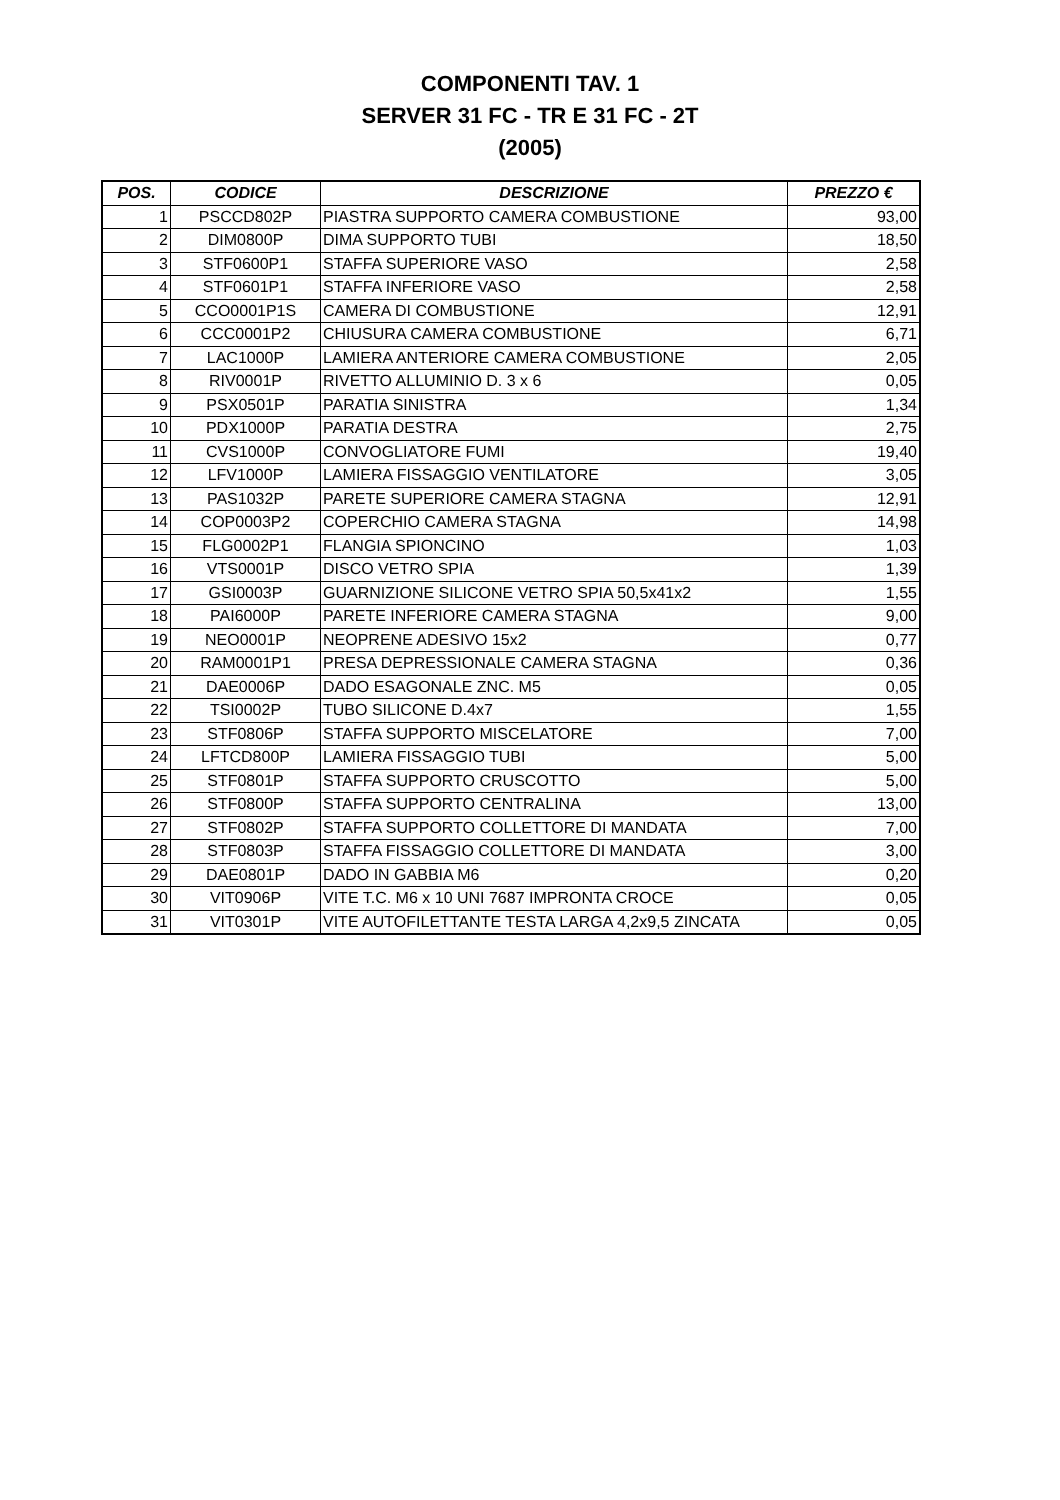COMPONENTI TAV. 1
SERVER 31 FC - TR E 31 FC - 2T
(2005)
| POS. | CODICE | DESCRIZIONE | PREZZO € |
| --- | --- | --- | --- |
| 1 | PSCCD802P | PIASTRA SUPPORTO CAMERA COMBUSTIONE | 93,00 |
| 2 | DIM0800P | DIMA SUPPORTO TUBI | 18,50 |
| 3 | STF0600P1 | STAFFA SUPERIORE VASO | 2,58 |
| 4 | STF0601P1 | STAFFA INFERIORE VASO | 2,58 |
| 5 | CCO0001P1S | CAMERA DI COMBUSTIONE | 12,91 |
| 6 | CCC0001P2 | CHIUSURA CAMERA COMBUSTIONE | 6,71 |
| 7 | LAC1000P | LAMIERA ANTERIORE CAMERA COMBUSTIONE | 2,05 |
| 8 | RIV0001P | RIVETTO ALLUMINIO D. 3 x 6 | 0,05 |
| 9 | PSX0501P | PARATIA SINISTRA | 1,34 |
| 10 | PDX1000P | PARATIA DESTRA | 2,75 |
| 11 | CVS1000P | CONVOGLIATORE FUMI | 19,40 |
| 12 | LFV1000P | LAMIERA FISSAGGIO VENTILATORE | 3,05 |
| 13 | PAS1032P | PARETE SUPERIORE CAMERA STAGNA | 12,91 |
| 14 | COP0003P2 | COPERCHIO CAMERA STAGNA | 14,98 |
| 15 | FLG0002P1 | FLANGIA SPIONCINO | 1,03 |
| 16 | VTS0001P | DISCO VETRO SPIA | 1,39 |
| 17 | GSI0003P | GUARNIZIONE SILICONE VETRO SPIA 50,5x41x2 | 1,55 |
| 18 | PAI6000P | PARETE INFERIORE CAMERA STAGNA | 9,00 |
| 19 | NEO0001P | NEOPRENE ADESIVO 15x2 | 0,77 |
| 20 | RAM0001P1 | PRESA DEPRESSIONALE CAMERA STAGNA | 0,36 |
| 21 | DAE0006P | DADO ESAGONALE ZNC. M5 | 0,05 |
| 22 | TSI0002P | TUBO SILICONE D.4x7 | 1,55 |
| 23 | STF0806P | STAFFA SUPPORTO MISCELATORE | 7,00 |
| 24 | LFTCD800P | LAMIERA FISSAGGIO TUBI | 5,00 |
| 25 | STF0801P | STAFFA SUPPORTO CRUSCOTTO | 5,00 |
| 26 | STF0800P | STAFFA SUPPORTO CENTRALINA | 13,00 |
| 27 | STF0802P | STAFFA SUPPORTO COLLETTORE DI MANDATA | 7,00 |
| 28 | STF0803P | STAFFA FISSAGGIO COLLETTORE DI MANDATA | 3,00 |
| 29 | DAE0801P | DADO IN GABBIA M6 | 0,20 |
| 30 | VIT0906P | VITE T.C. M6 x 10 UNI 7687 IMPRONTA CROCE | 0,05 |
| 31 | VIT0301P | VITE AUTOFILETTANTE TESTA LARGA 4,2x9,5 ZINCATA | 0,05 |